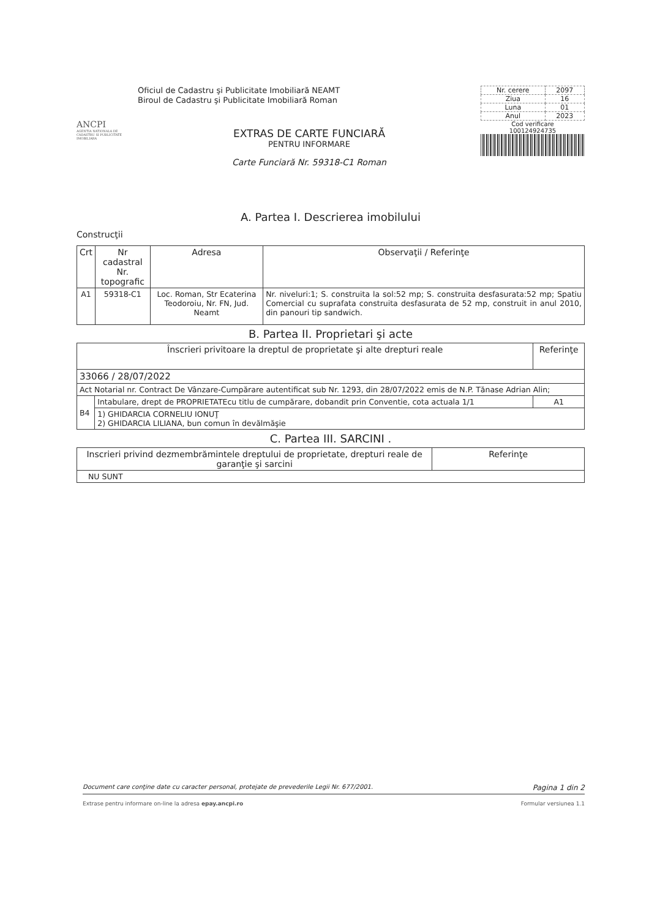ANCPI
AGENTIA NATIONALA DE CADASTRU SI PUBLICITATE IMOBILIARA
Oficiul de Cadastru şi Publicitate Imobiliară NEAMT
Biroul de Cadastru şi Publicitate Imobiliară Roman
EXTRAS DE CARTE FUNCIARĂ
PENTRU INFORMARE
Carte Funciară Nr. 59318-C1 Roman
| Nr. cerere | 2097 |
| Ziua | 16 |
| Luna | 01 |
| Anul | 2023 |
Cod verificare
100124924735
A. Partea I. Descrierea imobilului
Construcţii
| Crt | Nr cadastral Nr. topografic | Adresa | Observaţii / Referinţe |
| --- | --- | --- | --- |
| A1 | 59318-C1 | Loc. Roman, Str Ecaterina Teodoroiu, Nr. FN, Jud. Neamt | Nr. niveluri:1; S. construita la sol:52 mp; S. construita desfasurata:52 mp; Spatiu Comercial cu suprafata construita desfasurata de 52 mp, construit in anul 2010, din panouri tip sandwich. |
B. Partea II. Proprietari şi acte
| Înscrieri privitoare la dreptul de proprietate şi alte drepturi reale | | Referinţe |
| --- | --- | --- |
| 33066 / 28/07/2022 | | |
| Act Notarial nr. Contract De Vânzare-Cumpărare autentificat sub Nr. 1293, din 28/07/2022 emis de N.P. Tănase Adrian Alin; | | |
| B4 | Intabulare, drept de PROPRIETATEcu titlu de cumpărare, dobandit prin Conventie, cota actuala 1/1 | A1 |
| | 1) GHIDARCIA CORNELIU IONUŢ 2) GHIDARCIA LILIANA, bun comun în devălmăşie | |
C. Partea III. SARCINI .
| Inscrieri privind dezmembrămintele dreptului de proprietate, drepturi reale de garanţie şi sarcini | Referinţe |
| --- | --- |
| NU SUNT | |
Document care conţine date cu caracter personal, protejate de prevederile Legii Nr. 677/2001. Pagina 1 din 2
Extrase pentru informare on-line la adresa epay.ancpi.ro Formular versiunea 1.1